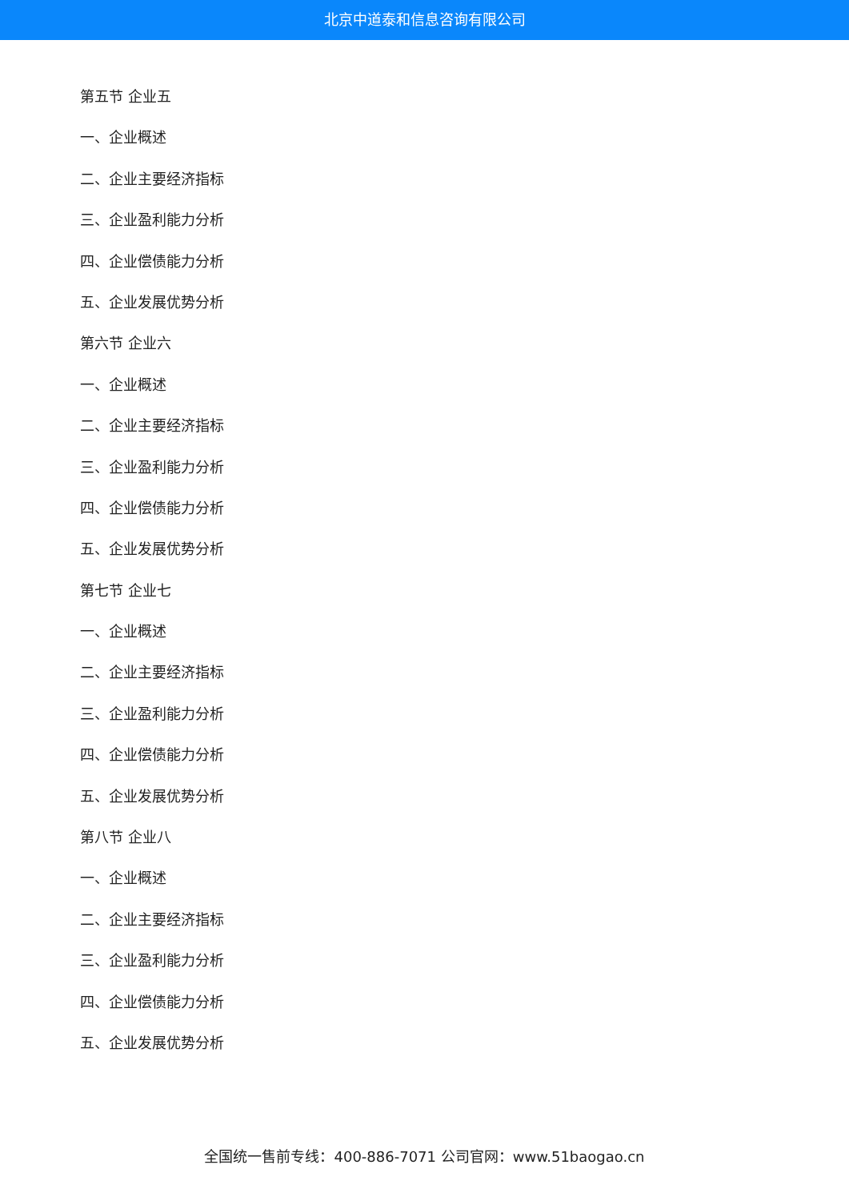北京中道泰和信息咨询有限公司
第五节 企业五
一、企业概述
二、企业主要经济指标
三、企业盈利能力分析
四、企业偿债能力分析
五、企业发展优势分析
第六节 企业六
一、企业概述
二、企业主要经济指标
三、企业盈利能力分析
四、企业偿债能力分析
五、企业发展优势分析
第七节 企业七
一、企业概述
二、企业主要经济指标
三、企业盈利能力分析
四、企业偿债能力分析
五、企业发展优势分析
第八节 企业八
一、企业概述
二、企业主要经济指标
三、企业盈利能力分析
四、企业偿债能力分析
五、企业发展优势分析
全国统一售前专线：400-886-7071 公司官网：www.51baogao.cn